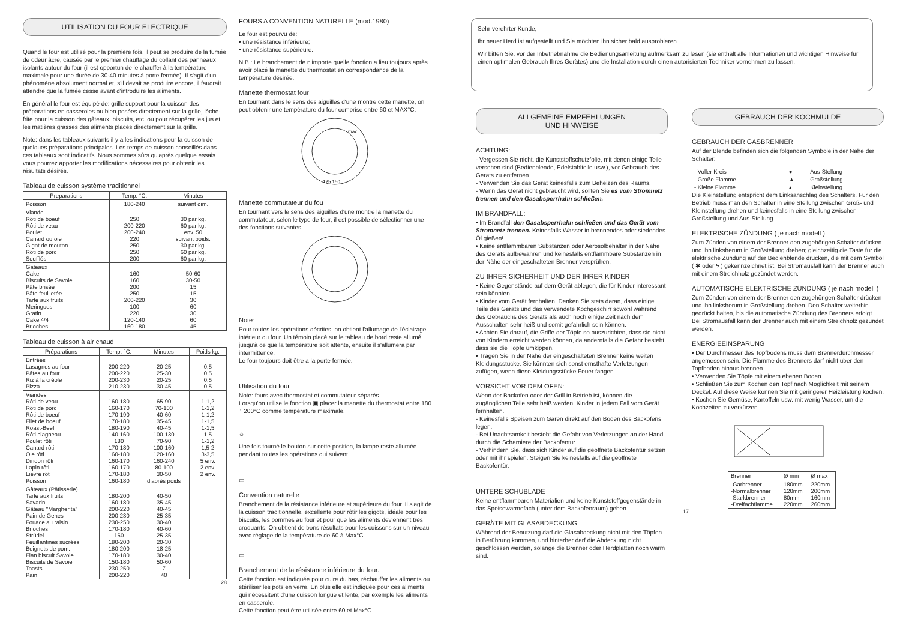Sehr verehrter Kunde,
Ihr neuer Herd ist aufgestellt und Sie möchten ihn sicher bald ausprobieren.
Wir bitten Sie, vor der Inbetriebnahme die Bedienungsanleitung aufmerksam zu lesen (sie enthält alle Informationen und wichtigen Hinweise für einen optimalen Gebrauch Ihres Gerätes) und die Installation durch einen autorisierten Techniker vornehmen zu lassen.
UTILISATION DU FOUR ELECTRIQUE
Quand le four est utilisé pour la première fois, il peut se produire de la fumée de odeur âcre, causée par le premier chauffage du collant des panneaux isolants autour du four (il est opportun de le chauffer à la température maximale pour une durée de 30-40 minutes à porte fermée). Il s'agit d'un phénomène absolument normal et, s'il devait se produire encore, il faudrait attendre que la fumée cesse avant d'introduire les aliments.
En général le four est équipé de: grille support pour la cuisson des préparations en casseroles ou bien posées directement sur la grille, lèche-frite pour la cuisson des gâteaux, biscuits, etc. ou pour récupérer les jus et les matières grasses des aliments placés directement sur la grille.
Note: dans les tableaux suivants il y a les indications pour la cuisson de quelques préparations principales. Les temps de cuisson conseillés dans ces tableaux sont indicatifs. Nous sommes sûrs qu'après quelque essais vous pourrez apporter les modifications nécessaires pour obtenir les résultats désirés.
Tableau de cuisson système traditionnel
| Preparations | Temp. °C. | Minutes |
| --- | --- | --- |
| Poisson | 180-240 | suivant dim. |
| Viande Rôti de boeuf Rôti de veau Poulet Canard ou oie Gigot de mouton Rôti de porc Soufflés | 250 200-220 200-240 220 250 250 200 | 30 par kg. 60 par kg. env. 50 suivant poids. 30 par kg. 60 par kg. 60 par kg. |
| Gateaux Cake Biscuits de Savoie Pâte brisée Pâte feuilletée Tarte aux fruits Meringues Gratin Cake 4/4 Brioches | 160 160 200 250 200-220 100 220 120-140 160-180 | 50-60 30-50 15 15 30 60 30 60 45 |
Tableau de cuisson à air chaud
| Préparations | Temp. °C. | Minutes | Poids kg. |
| --- | --- | --- | --- |
| Entrées Lasagnes au four Pâtes au four Riz à la créole Pizza | 200-220 200-220 200-230 210-230 | 20-25 25-30 20-25 30-45 | 0,5 0,5 0,5 0,5 |
| Viandes Rôti de veau Rôti de porc Rôti de boeuf Filet de boeuf Roast-Beef Rôti d'agneau Poulet rôti Canard rôti Oie rôti Dindon rôti Lapin rôti Lievre rôti Poisson | 160-180 160-170 170-190 170-180 180-190 140-160 180 170-180 160-180 160-170 160-170 170-180 160-180 | 65-90 70-100 40-60 35-45 40-45 100-130 70-90 100-160 120-160 160-240 80-100 30-50 d'après poids | 1-1,2 1-1,2 1-1,2 1-1,5 1-1,5 1,5 1-1,2 1,5-2 3-3,5 5 env. 2 env. 2 env. |
| Gâteaux (Pâtisserie) Tarte aux fruits Savarin Gâteau "Margherita" Pain de Genes Fouace au raisin Brioches Strüdel Feuillantines sucrées Beignets de pom. Flan biscuit Savoie Biscuits de Savoie Toasts Pain | 180-200 160-180 200-220 200-230 230-250 170-180 160 180-200 180-200 170-180 150-180 230-250 200-220 | 40-50 35-45 40-45 25-35 30-40 40-60 25-35 20-30 18-25 30-40 50-60 7 40 | |
28
FOURS A CONVENTION NATURELLE (mod.1980)
Le four est pourvu de:
• une résistance inférieure;
• une résistance supérieure.
N.B.: Le branchement de n'importe quelle fonction a lieu toujours après avoir placé la manette du thermostat en correspondance de la température désirée.
Manette thermostat four
En tournant dans le sens des aiguilles d'une montre cette manette, on peut obtenir une température du four comprise entre 60 et MAX°C.
125 150
max
Manette commutateur du fou
En tournant vers le sens des aiguilles d'une montre la manette du commutateur, selon le type de four, il est possible de sélectionner une des fonctions suivantes.
Note:
Pour toutes les opérations décrites, on obtient l'allumage de l'éclairage intérieur du four. Un témoin placé sur le tableau de bord reste allumé jusqu'à ce que la température soit attente, ensuite il s'allumera par intermittence.
Le four toujours doit être a la porte fermée.
Utilisation du four
Note: fours avec thermostat et commutateur séparés.
Lorsqu'on utilise le fonction ▣ placer la manette du thermostat entre 180 ÷ 200°C comme température maximale.
☼
Une fois tourné le bouton sur cette position, la lampe reste allumée pendant toutes les opérations qui suivent.
▭
Convention naturelle
Branchement de la résistance inférieure et supérieure du four. Il s'agit de la cuisson traditionnelle, excellente pour rôtir les gigots, idéale pour les biscuits, les pommes au four et pour que les aliments deviennent très croquants. On obtient de bons résultats pour les cuissons sur un niveau avec réglage de la température de 60 à Max°C.
▭
Branchement de la résistance inférieure du four.
Cette fonction est indiquée pour cuire du bas, réchauffer les aliments ou stériliser les pots en verre. En plus elle est indiquée pour ces aliments qui nécessitent d'une cuisson longue et lente, par exemple les aliments en casserole.
Cette fonction peut être utilisée entre 60 et Max°C.
ALLGEMEINE EMPFEHLUNGEN
UND HINWEISE
ACHTUNG:
- Vergessen Sie nicht, die Kunststoffschutzfolie, mit denen einige Teile versehen sind (Bedienblende, Edelstahlteile usw.), vor Gebrauch des Geräts zu entfernen.
- Verwenden Sie das Gerät keinesfalls zum Beheizen des Raums.
- Wenn das Gerät nicht gebraucht wird, sollten Sie es vom Stromnetz trennen und den Gasabsperrhahn schließen.
IM BRANDFALL:
• Im Brandfall den Gasabsperrhahn schließen und das Gerät vom Stromnetz trennen. Keinesfalls Wasser in brennendes oder siedendes Öl gießen!
• Keine entflammbaren Substanzen oder Aerosolbehälter in der Nähe des Geräts aufbewahren und keinesfalls entflammbare Substanzen in der Nähe der eingeschalteten Brenner versprühen.
ZU IHRER SICHERHEIT UND DER IHRER KINDER
• Keine Gegenstände auf dem Gerät ablegen, die für Kinder interessant sein könnten.
• Kinder vom Gerät fernhalten. Denken Sie stets daran, dass einige Teile des Geräts und das verwendete Kochgeschirr sowohl während des Gebrauchs des Geräts als auch noch einige Zeit nach dem Ausschalten sehr heiß und somit gefährlich sein können.
• Achten Sie darauf, die Griffe der Töpfe so auszurichten, dass sie nicht von Kindern erreicht werden können, da andernfalls die Gefahr besteht, dass sie die Töpfe umkippen.
• Tragen Sie in der Nähe der eingeschalteten Brenner keine weiten Kleidungsstücke. Sie könnten sich sonst ernsthafte Verletzungen zufügen, wenn diese Kleidungsstücke Feuer fangen.
VORSICHT VOR DEM OFEN:
Wenn der Backofen oder der Grill in Betrieb ist, können die zugänglichen Teile sehr heiß werden. Kinder in jedem Fall vom Gerät fernhalten.
- Keinesfalls Speisen zum Garen direkt auf den Boden des Backofens legen.
- Bei Unachtsamkeit besteht die Gefahr von Verletzungen an der Hand durch die Scharniere der Backofentür.
- Verhindern Sie, dass sich Kinder auf die geöffnete Backofentür setzen oder mit ihr spielen. Steigen Sie keinesfalls auf die geöffnete Backofentür.
UNTERE SCHUBLADE
Keine entflammbaren Materialien und keine Kunststoffgegenstände in das Speisewärmefach (unter dem Backofenraum) geben.
GERÄTE MIT GLASABDECKUNG
Während der Benutzung darf die Glasabdeckung nicht mit den Töpfen in Berührung kommen, und hinterher darf die Abdeckung nicht geschlossen werden, solange die Brenner oder Herdplatten noch warm sind.
GEBRAUCH DER KOCHMULDE
GEBRAUCH DER GASBRENNER
Auf der Blende befinden sich die folgenden Symbole in der Nähe der Schalter:
| - Voller Kreis | ● | Aus-Stellung |
| - Große Flamme | ▲ | Großstellung |
| - Kleine Flamme | ▴ | Kleinstellung |
Die Kleinstellung entspricht dem Linksanschlag des Schalters. Für den Betrieb muss man den Schalter in eine Stellung zwischen Groß- und Kleinstellung drehen und keinesfalls in eine Stellung zwischen Großstellung und Aus-Stellung.
ELEKTRISCHE ZÜNDUNG ( je nach modell )
Zum Zünden von einem der Brenner den zugehörigen Schalter drücken und ihn linksherum in Großstellung drehen; gleichzeitig die Taste für die elektrische Zündung auf der Bedienblende drücken, die mit dem Symbol ( ✱ oder ϟ ) gekennzeichnet ist. Bei Stromausfall kann der Brenner auch mit einem Streichholz gezündet werden.
AUTOMATISCHE ELEKTRISCHE ZÜNDUNG ( je nach modell )
Zum Zünden von einem der Brenner den zugehörigen Schalter drücken und ihn linksherum in Großstellung drehen. Den Schalter weiterhin gedrückt halten, bis die automatische Zündung des Brenners erfolgt.
Bei Stromausfall kann der Brenner auch mit einem Streichholz gezündet werden.
ENERGIEEINSPARUNG
• Der Durchmesser des Topfbodens muss dem Brennerdurchmesser angemessen sein. Die Flamme des Brenners darf nicht über den Topfboden hinaus brennen.
• Verwenden Sie Töpfe mit einem ebenen Boden.
• Schließen Sie zum Kochen den Topf nach Möglichkeit mit seinem Deckel. Auf diese Weise können Sie mit geringerer Heizleistung kochen.
• Kochen Sie Gemüse, Kartoffeln usw. mit wenig Wasser, um die Kochzeiten zu verkürzen.
| Brenner | Ø min | Ø max |
| -Garbrenner -Normalbrenner -Starkbrenner -Dreifachflamme | 180mm 120mm 80mm 220mm | 220mm 200mm 160mm 260mm |
17